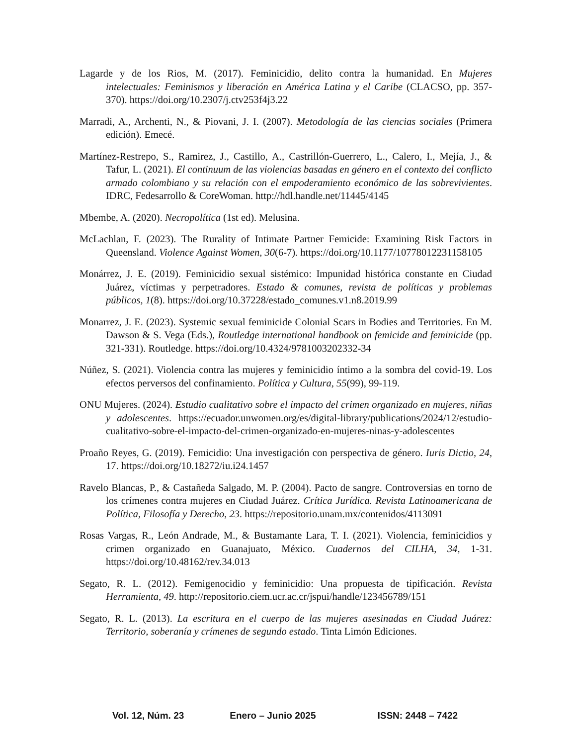Lagarde y de los Rios, M. (2017). Feminicidio, delito contra la humanidad. En Mujeres intelectuales: Feminismos y liberación en América Latina y el Caribe (CLACSO, pp. 357-370). https://doi.org/10.2307/j.ctv253f4j3.22
Marradi, A., Archenti, N., & Piovani, J. I. (2007). Metodología de las ciencias sociales (Primera edición). Emecé.
Martínez-Restrepo, S., Ramirez, J., Castillo, A., Castrillón-Guerrero, L., Calero, I., Mejía, J., & Tafur, L. (2021). El continuum de las violencias basadas en género en el contexto del conflicto armado colombiano y su relación con el empoderamiento económico de las sobrevivientes. IDRC, Fedesarrollo & CoreWoman. http://hdl.handle.net/11445/4145
Mbembe, A. (2020). Necropolítica (1st ed). Melusina.
McLachlan, F. (2023). The Rurality of Intimate Partner Femicide: Examining Risk Factors in Queensland. Violence Against Women, 30(6-7). https://doi.org/10.1177/10778012231158105
Monárrez, J. E. (2019). Feminicidio sexual sistémico: Impunidad histórica constante en Ciudad Juárez, víctimas y perpetradores. Estado & comunes, revista de políticas y problemas públicos, 1(8). https://doi.org/10.37228/estado_comunes.v1.n8.2019.99
Monarrez, J. E. (2023). Systemic sexual feminicide Colonial Scars in Bodies and Territories. En M. Dawson & S. Vega (Eds.), Routledge international handbook on femicide and feminicide (pp. 321-331). Routledge. https://doi.org/10.4324/9781003202332-34
Núñez, S. (2021). Violencia contra las mujeres y feminicidio íntimo a la sombra del covid-19. Los efectos perversos del confinamiento. Política y Cultura, 55(99), 99-119.
ONU Mujeres. (2024). Estudio cualitativo sobre el impacto del crimen organizado en mujeres, niñas y adolescentes. https://ecuador.unwomen.org/es/digital-library/publications/2024/12/estudio-cualitativo-sobre-el-impacto-del-crimen-organizado-en-mujeres-ninas-y-adolescentes
Proaño Reyes, G. (2019). Femicidio: Una investigación con perspectiva de género. Iuris Dictio, 24, 17. https://doi.org/10.18272/iu.i24.1457
Ravelo Blancas, P., & Castañeda Salgado, M. P. (2004). Pacto de sangre. Controversias en torno de los crímenes contra mujeres en Ciudad Juárez. Crítica Jurídica. Revista Latinoamericana de Política, Filosofía y Derecho, 23. https://repositorio.unam.mx/contenidos/4113091
Rosas Vargas, R., León Andrade, M., & Bustamante Lara, T. I. (2021). Violencia, feminicidios y crimen organizado en Guanajuato, México. Cuadernos del CILHA, 34, 1-31. https://doi.org/10.48162/rev.34.013
Segato, R. L. (2012). Femigenocidio y feminicidio: Una propuesta de tipificación. Revista Herramienta, 49. http://repositorio.ciem.ucr.ac.cr/jspui/handle/123456789/151
Segato, R. L. (2013). La escritura en el cuerpo de las mujeres asesinadas en Ciudad Juárez: Territorio, soberanía y crímenes de segundo estado. Tinta Limón Ediciones.
Vol. 12, Núm. 23 Enero – Junio 2025 ISSN: 2448 – 7422